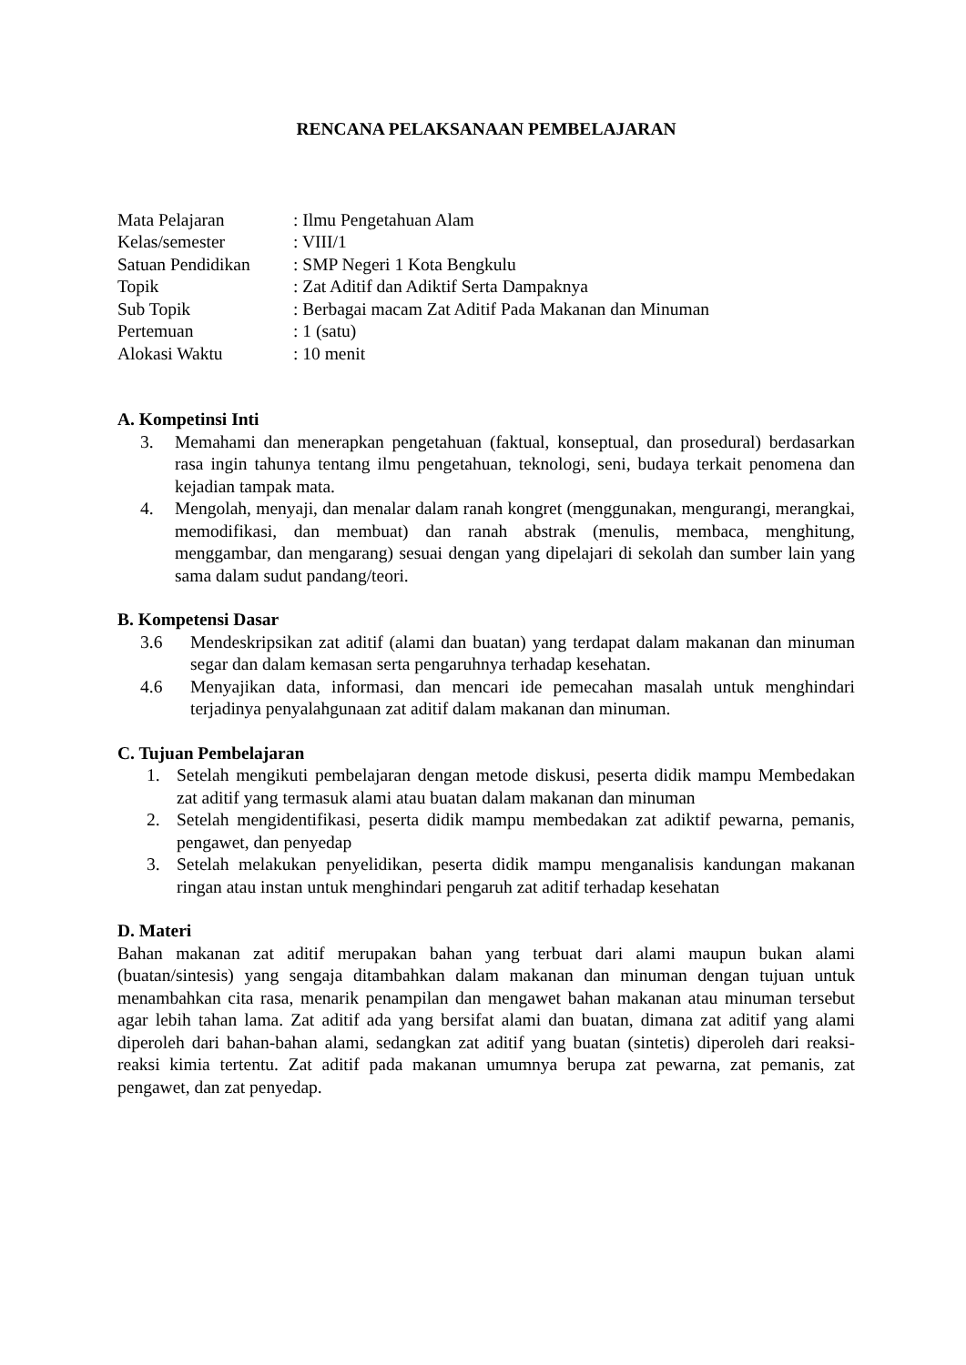RENCANA PELAKSANAAN PEMBELAJARAN
| Mata Pelajaran | : Ilmu Pengetahuan Alam |
| Kelas/semester | : VIII/1 |
| Satuan Pendidikan | : SMP Negeri 1 Kota Bengkulu |
| Topik | : Zat Aditif dan Adiktif Serta Dampaknya |
| Sub Topik | : Berbagai macam Zat Aditif Pada Makanan dan Minuman |
| Pertemuan | : 1 (satu) |
| Alokasi Waktu | : 10 menit |
A. Kompetinsi Inti
3. Memahami dan menerapkan pengetahuan (faktual, konseptual, dan prosedural) berdasarkan rasa ingin tahunya tentang ilmu pengetahuan, teknologi, seni, budaya terkait penomena dan kejadian tampak mata.
4. Mengolah, menyaji, dan menalar dalam ranah kongret (menggunakan, mengurangi, merangkai, memodifikasi, dan membuat) dan ranah abstrak (menulis, membaca, menghitung, menggambar, dan mengarang) sesuai dengan yang dipelajari di sekolah dan sumber lain yang sama dalam sudut pandang/teori.
B. Kompetensi Dasar
3.6 Mendeskripsikan zat aditif (alami dan buatan) yang terdapat dalam makanan dan minuman segar dan dalam kemasan serta pengaruhnya terhadap kesehatan.
4.6 Menyajikan data, informasi, dan mencari ide pemecahan masalah untuk menghindari terjadinya penyalahgunaan zat aditif dalam makanan dan minuman.
C. Tujuan Pembelajaran
1. Setelah mengikuti pembelajaran dengan metode diskusi, peserta didik mampu Membedakan zat aditif yang termasuk alami atau buatan dalam makanan dan minuman
2. Setelah mengidentifikasi, peserta didik mampu membedakan zat adiktif pewarna, pemanis, pengawet, dan penyedap
3. Setelah melakukan penyelidikan, peserta didik mampu menganalisis kandungan makanan ringan atau instan untuk menghindari pengaruh zat aditif terhadap kesehatan
D. Materi
Bahan makanan zat aditif merupakan bahan yang terbuat dari alami maupun bukan alami (buatan/sintesis) yang sengaja ditambahkan dalam makanan dan minuman dengan tujuan untuk menambahkan cita rasa, menarik penampilan dan mengawet bahan makanan atau minuman tersebut agar lebih tahan lama. Zat aditif ada yang bersifat alami dan buatan, dimana zat aditif yang alami diperoleh dari bahan-bahan alami, sedangkan zat aditif yang buatan (sintetis) diperoleh dari reaksi-reaksi kimia tertentu. Zat aditif pada makanan umumnya berupa zat pewarna, zat pemanis, zat pengawet, dan zat penyedap.